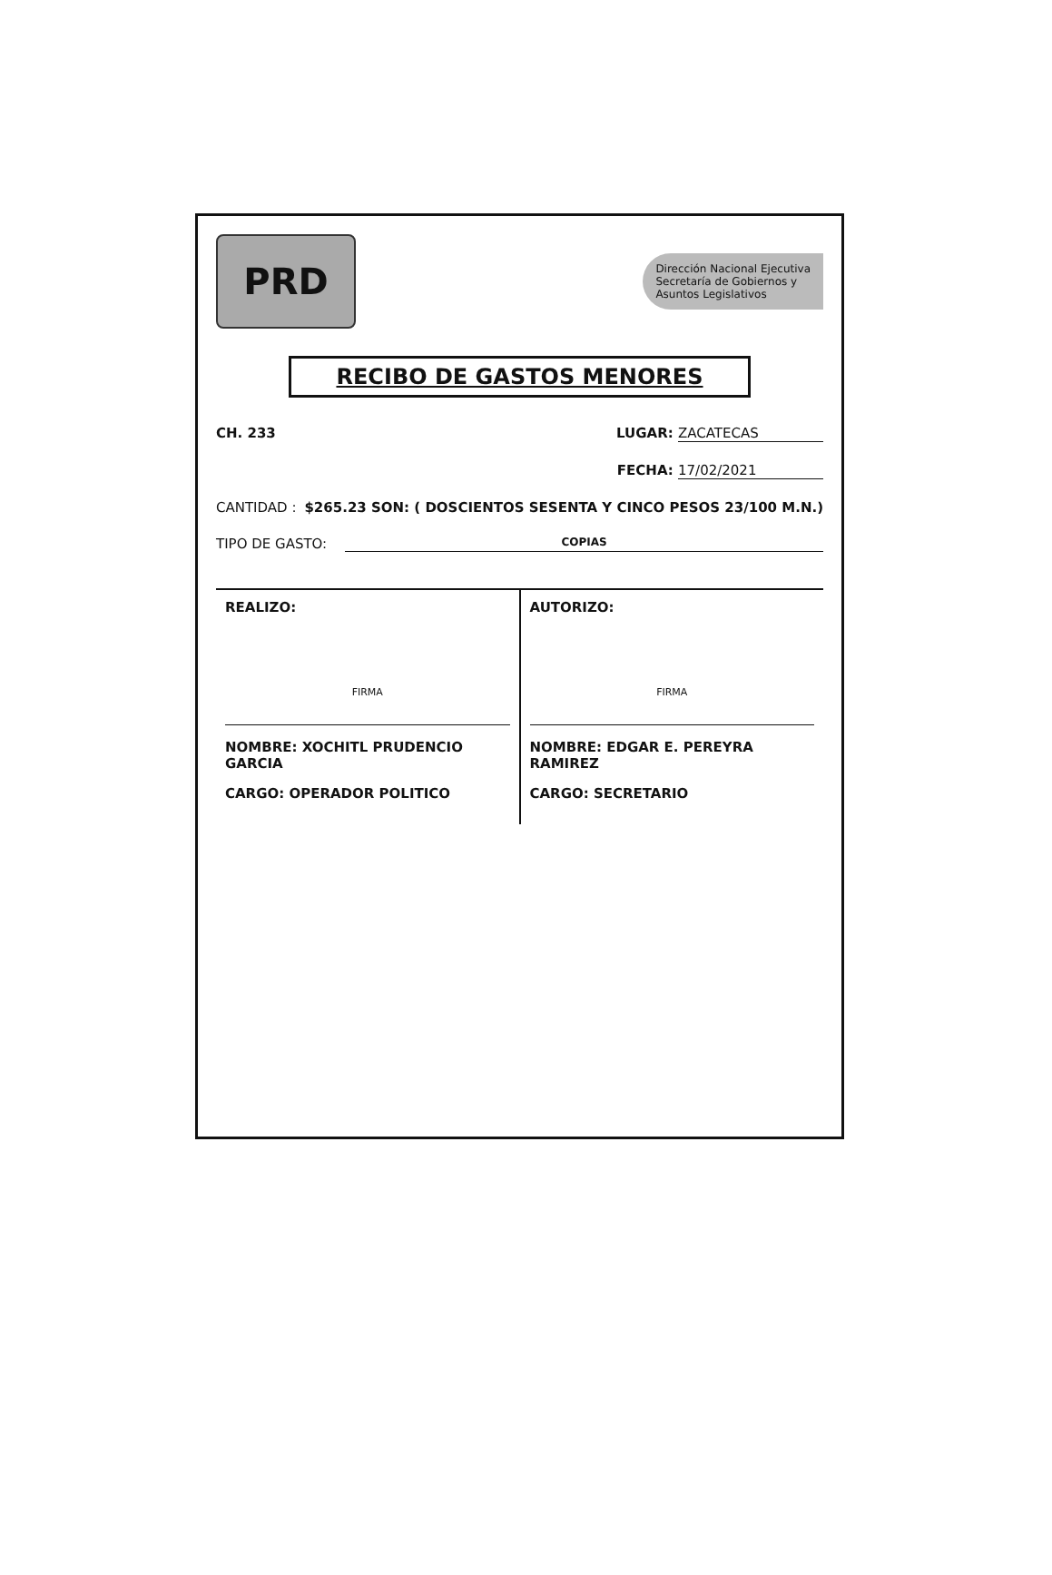PRD
Dirección Nacional Ejecutiva
Secretaría de Gobiernos y
Asuntos Legislativos
RECIBO DE GASTOS MENORES
CH. 233 LUGAR: ZACATECAS
FECHA: 17/02/2021
CANTIDAD : $265.23 SON: ( DOSCIENTOS SESENTA Y CINCO PESOS 23/100 M.N.)
TIPO DE GASTO: COPIAS
REALIZO:
FIRMA
NOMBRE: XOCHITL PRUDENCIO GARCIA
CARGO: OPERADOR POLITICO
AUTORIZO:
FIRMA
NOMBRE: EDGAR E. PEREYRA RAMIREZ
CARGO: SECRETARIO